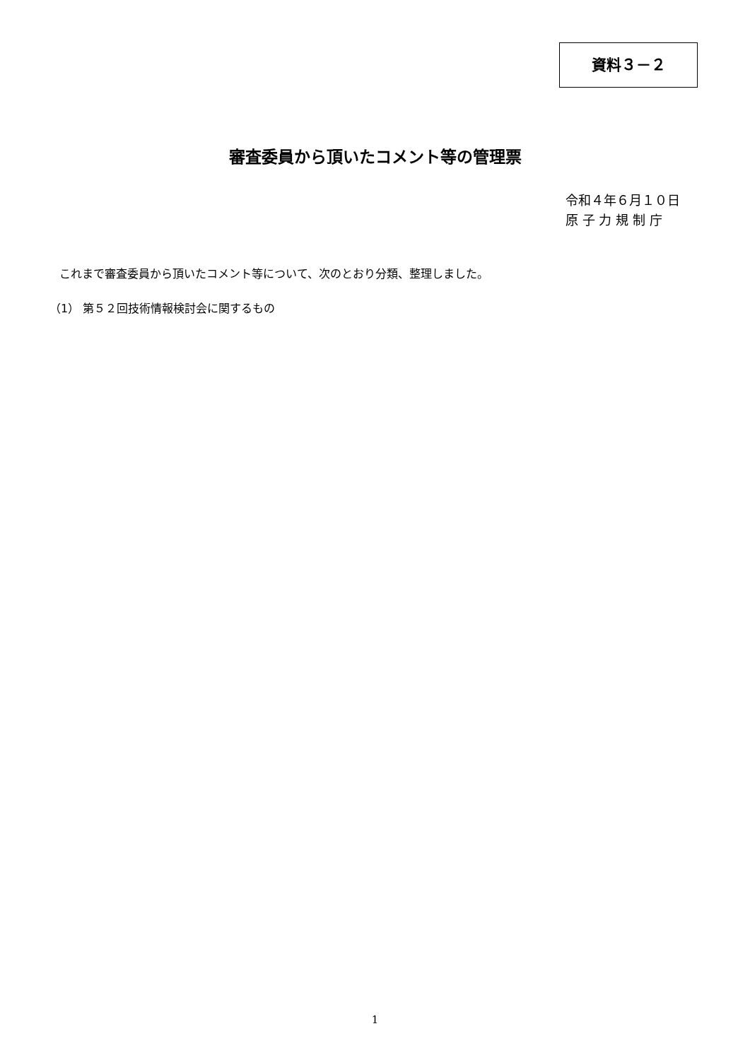資料３－２
審査委員から頂いたコメント等の管理票
令和４年６月１０日
原 子 力 規 制 庁
これまで審査委員から頂いたコメント等について、次のとおり分類、整理しました。
（1） 第５２回技術情報検討会に関するもの
1